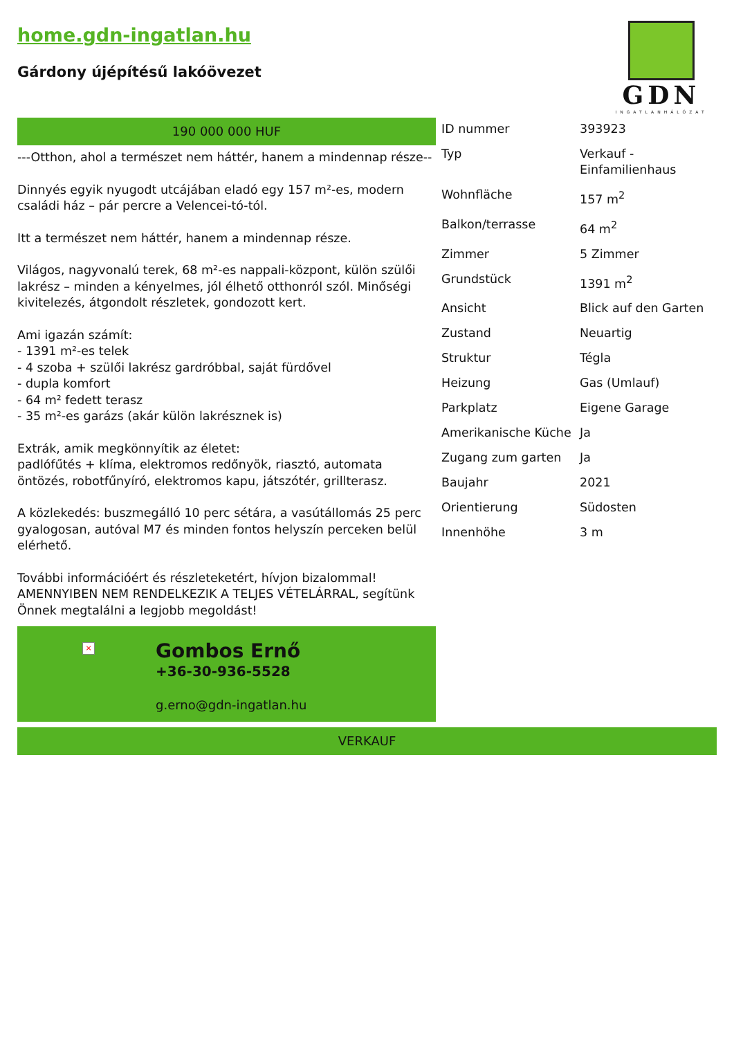home.gdn-ingatlan.hu
Gárdony újépítésű lakóövezet
GDN
INGATLANHÁLÓZAT
190 000 000 HUF
---Otthon, ahol a természet nem háttér, hanem a mindennap része--
Dinnyés egyik nyugodt utcájában eladó egy 157 m²-es, modern családi ház – pár percre a Velencei-tó-tól.
Itt a természet nem háttér, hanem a mindennap része.
Világos, nagyvonalú terek, 68 m²-es nappali-központ, külön szülői lakrész – minden a kényelmes, jól élhető otthonról szól. Minőségi kivitelezés, átgondolt részletek, gondozott kert.
Ami igazán számít:
- 1391 m²-es telek
- 4 szoba + szülői lakrész gardróbbal, saját fürdővel
- dupla komfort
- 64 m² fedett terasz
- 35 m²-es garázs (akár külön lakrésznek is)
Extrák, amik megkönnyítik az életet:
padlófűtés + klíma, elektromos redőnyök, riasztó, automata öntözés, robotfűnyíró, elektromos kapu, játszótér, grillterasz.
A közlekedés: buszmegálló 10 perc sétára, a vasútállomás 25 perc gyalogosan, autóval M7 és minden fontos helyszín perceken belül elérhető.
További információért és részleteketért, hívjon bizalommal! AMENNYIBEN NEM RENDELKEZIK A TELJES VÉTELÁRRAL, segítünk Önnek megtalálni a legjobb megoldást!
×
Gombos Ernő
+36-30-936-5528
g.erno@gdn-ingatlan.hu
| ID nummer | 393923 |
| Typ | Verkauf - Einfamilienhaus |
| Wohnfläche | 157 m<sup>2</sup> |
| Balkon/terrasse | 64 m<sup>2</sup> |
| Zimmer | 5 Zimmer |
| Grundstück | 1391 m<sup>2</sup> |
| Ansicht | Blick auf den Garten |
| Zustand | Neuartig |
| Struktur | Tégla |
| Heizung | Gas (Umlauf) |
| Parkplatz | Eigene Garage |
| Amerikanische Küche | Ja |
| Zugang zum garten | Ja |
| Baujahr | 2021 |
| Orientierung | Südosten |
| Innenhöhe | 3 m |
VERKAUF